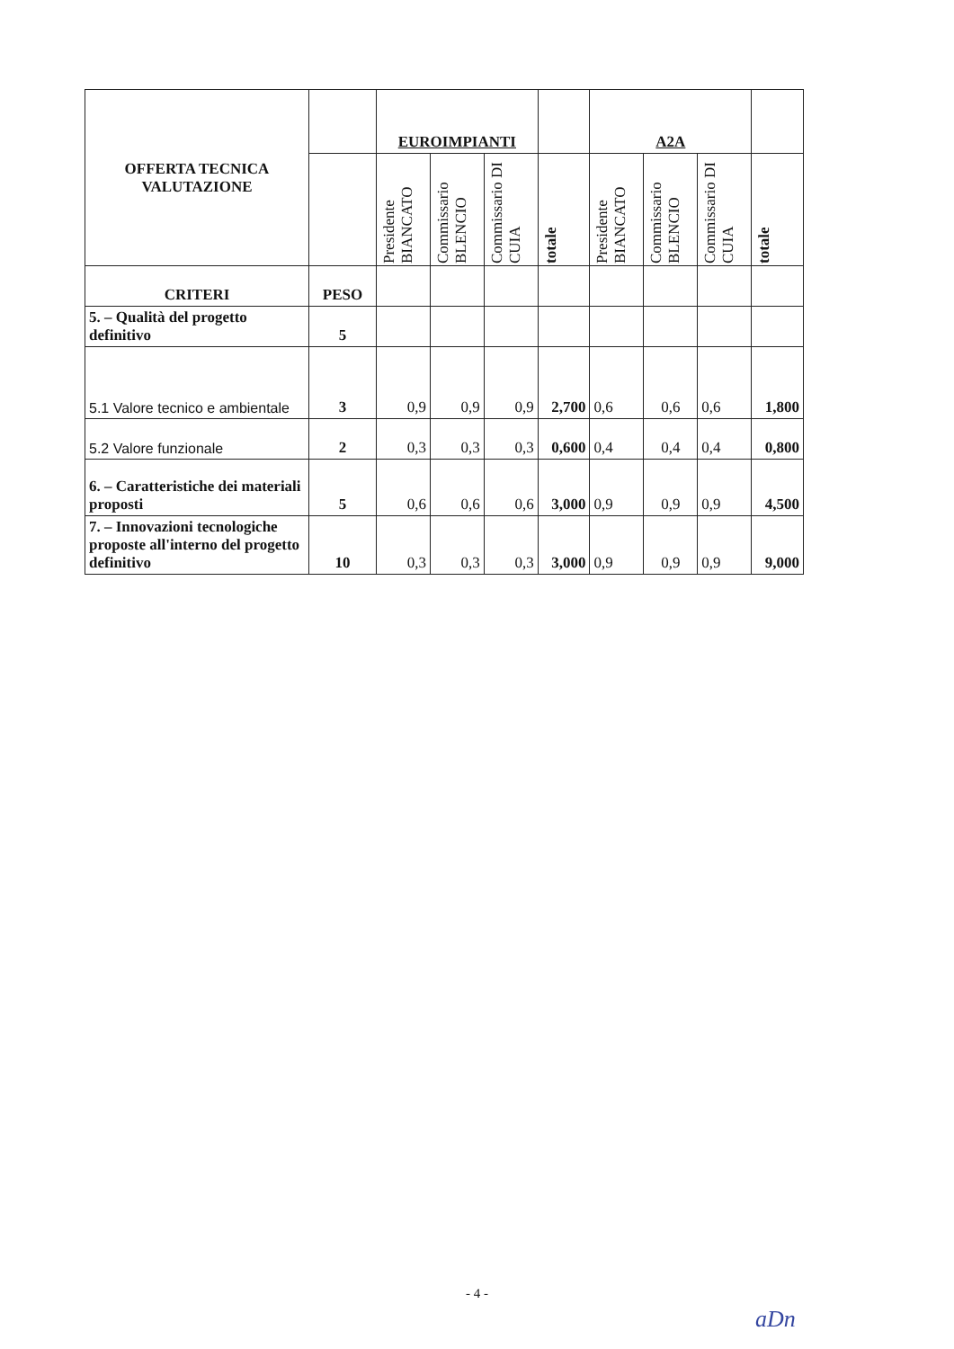| OFFERTA TECNICA VALUTAZIONE | | EUROIMPIANTI | | | | A2A | | | |
| --- | --- | --- | --- | --- | --- | --- | --- | --- | --- |
| | | Presidente BIANCATO | Commissario BLENCIO | Commissario DI CUIA | totale | Presidente BIANCATO | Commissario BLENCIO | Commissario DI CUIA | totale |
| CRITERI | PESO | | | | | | | | |
| 5. – Qualità del progetto definitivo | 5 | | | | | | | | |
| 5.1 Valore tecnico e ambientale | 3 | 0,9 | 0,9 | 0,9 | 2,700 | 0,6 | 0,6 | 0,6 | 1,800 |
| 5.2 Valore funzionale | 2 | 0,3 | 0,3 | 0,3 | 0,600 | 0,4 | 0,4 | 0,4 | 0,800 |
| 6. – Caratteristiche dei materiali proposti | 5 | 0,6 | 0,6 | 0,6 | 3,000 | 0,9 | 0,9 | 0,9 | 4,500 |
| 7. – Innovazioni tecnologiche proposte all'interno del progetto definitivo | 10 | 0,3 | 0,3 | 0,3 | 3,000 | 0,9 | 0,9 | 0,9 | 9,000 |
- 4 -
aDn